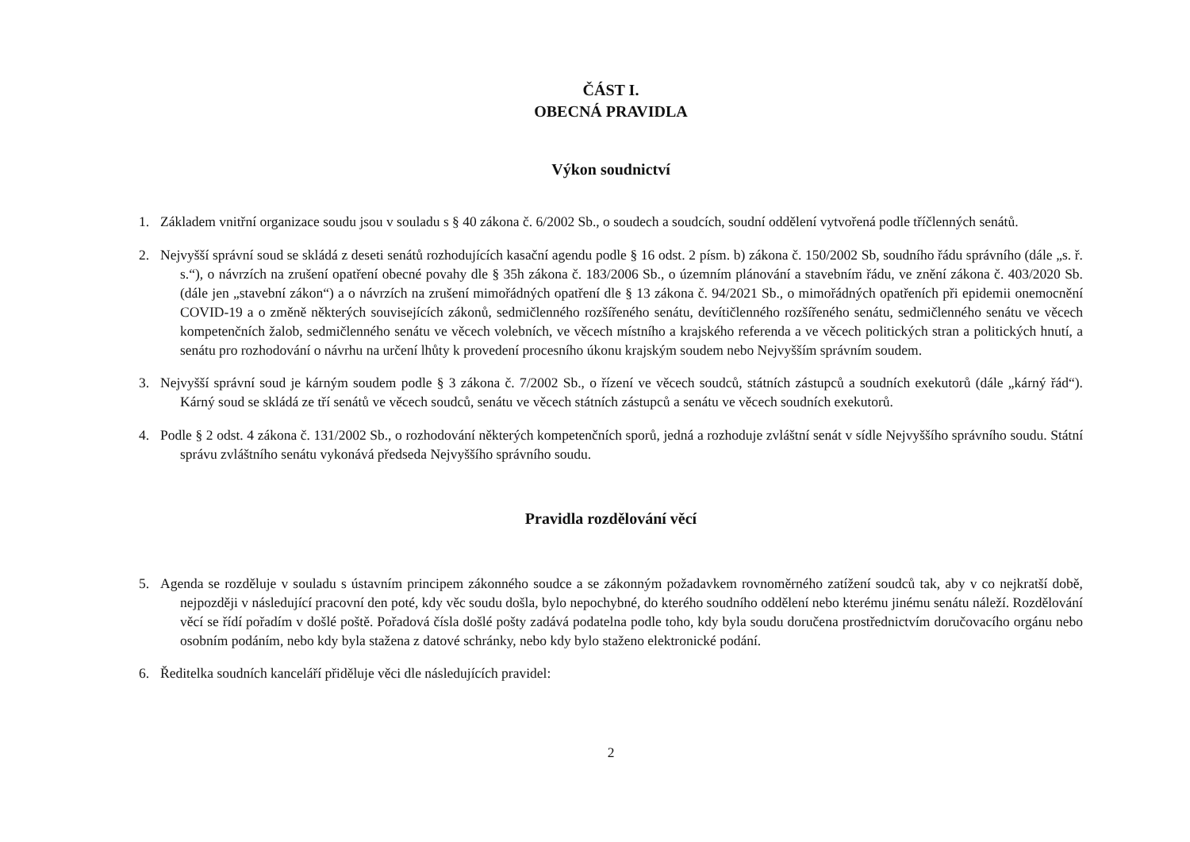ČÁST I.
OBECNÁ PRAVIDLA
Výkon soudnictví
1. Základem vnitřní organizace soudu jsou v souladu s § 40 zákona č. 6/2002 Sb., o soudech a soudcích, soudní oddělení vytvořená podle tříčlenných senátů.
2. Nejvyšší správní soud se skládá z deseti senátů rozhodujících kasační agendu podle § 16 odst. 2 písm. b) zákona č. 150/2002 Sb, soudního řádu správního (dále „s. ř. s.“), o návrzích na zrušení opatření obecné povahy dle § 35h zákona č. 183/2006 Sb., o územním plánování a stavebním řádu, ve znění zákona č. 403/2020 Sb. (dále jen „stavební zákon“) a o návrzích na zrušení mimořádných opatření dle § 13 zákona č. 94/2021 Sb., o mimořádných opatřeních při epidemii onemocnění COVID-19 a o změně některých souvisejících zákonů, sedmičlenného rozšířeného senátu, devítičlenného rozšířeného senátu, sedmičlenného senátu ve věcech kompetenčních žalob, sedmičlenného senátu ve věcech volebních, ve věcech místního a krajského referenda a ve věcech politických stran a politických hnutí, a senátu pro rozhodování o návrhu na určení lhůty k provedení procesního úkonu krajským soudem nebo Nejvyšším správním soudem.
3. Nejvyšší správní soud je kárným soudem podle § 3 zákona č. 7/2002 Sb., o řízení ve věcech soudců, státních zástupců a soudních exekutorů (dále „kárný řád“). Kárný soud se skládá ze tří senátů ve věcech soudců, senátu ve věcech státních zástupců a senátu ve věcech soudních exekutorů.
4. Podle § 2 odst. 4 zákona č. 131/2002 Sb., o rozhodování některých kompetenčních sporů, jedná a rozhoduje zvláštní senát v sídle Nejvyššího správního soudu. Státní správu zvláštního senátu vykonává předseda Nejvyššího správního soudu.
Pravidla rozdělování věcí
5. Agenda se rozděluje v souladu s ústavním principem zákonného soudce a se zákonným požadavkem rovnoměrného zatížení soudců tak, aby v co nejkratší době, nejpozději v následující pracovní den poté, kdy věc soudu došla, bylo nepochybné, do kterého soudního oddělení nebo kterému jinému senátu náleží. Rozdělování věcí se řídí pořadím v došlé poště. Pořadová čísla došlé pošty zadává podatelna podle toho, kdy byla soudu doručena prostřednictvím doručovacího orgánu nebo osobním podáním, nebo kdy byla stažena z datové schránky, nebo kdy bylo staženo elektronické podání.
6. Ředitelka soudních kanceláří přiděluje věci dle následujících pravidel:
2